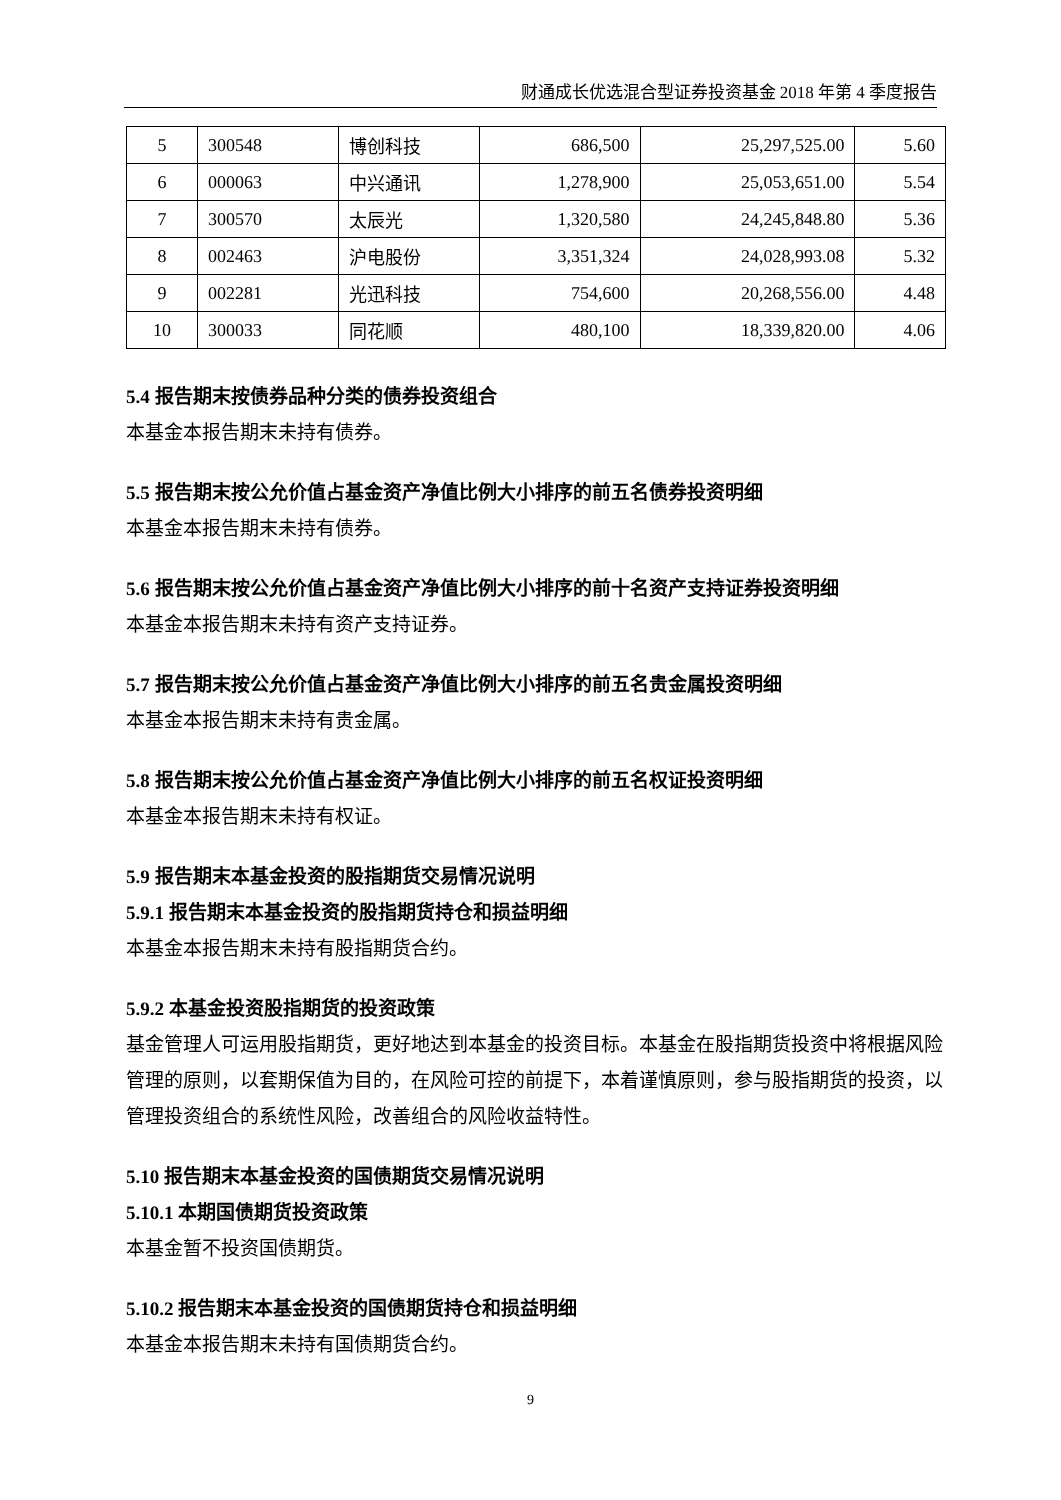财通成长优选混合型证券投资基金 2018 年第 4 季度报告
| 5 | 300548 | 博创科技 | 686,500 | 25,297,525.00 | 5.60 |
| 6 | 000063 | 中兴通讯 | 1,278,900 | 25,053,651.00 | 5.54 |
| 7 | 300570 | 太辰光 | 1,320,580 | 24,245,848.80 | 5.36 |
| 8 | 002463 | 沪电股份 | 3,351,324 | 24,028,993.08 | 5.32 |
| 9 | 002281 | 光迅科技 | 754,600 | 20,268,556.00 | 4.48 |
| 10 | 300033 | 同花顺 | 480,100 | 18,339,820.00 | 4.06 |
5.4 报告期末按债券品种分类的债券投资组合
本基金本报告期末未持有债券。
5.5 报告期末按公允价值占基金资产净值比例大小排序的前五名债券投资明细
本基金本报告期末未持有债券。
5.6 报告期末按公允价值占基金资产净值比例大小排序的前十名资产支持证券投资明细
本基金本报告期末未持有资产支持证券。
5.7 报告期末按公允价值占基金资产净值比例大小排序的前五名贵金属投资明细
本基金本报告期末未持有贵金属。
5.8 报告期末按公允价值占基金资产净值比例大小排序的前五名权证投资明细
本基金本报告期末未持有权证。
5.9 报告期末本基金投资的股指期货交易情况说明
5.9.1 报告期末本基金投资的股指期货持仓和损益明细
本基金本报告期末未持有股指期货合约。
5.9.2 本基金投资股指期货的投资政策
基金管理人可运用股指期货，更好地达到本基金的投资目标。本基金在股指期货投资中将根据风险管理的原则，以套期保值为目的，在风险可控的前提下，本着谨慎原则，参与股指期货的投资，以管理投资组合的系统性风险，改善组合的风险收益特性。
5.10 报告期末本基金投资的国债期货交易情况说明
5.10.1 本期国债期货投资政策
本基金暂不投资国债期货。
5.10.2 报告期末本基金投资的国债期货持仓和损益明细
本基金本报告期末未持有国债期货合约。
9